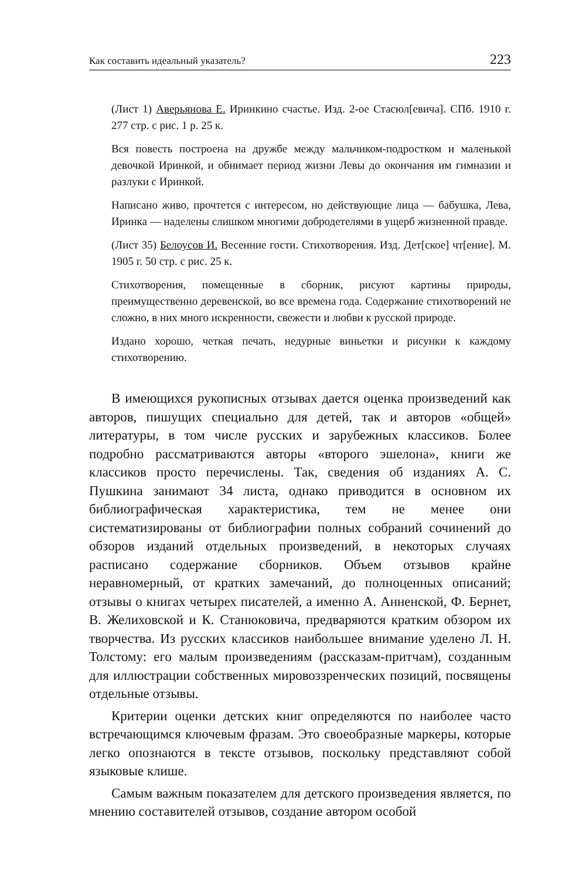Как составить идеальный указатель? 223
(Лист 1) Аверьянова Е. Иринкино счастье. Изд. 2-ое Стасюл[евича]. СПб. 1910 г. 277 стр. с рис. 1 р. 25 к.
Вся повесть построена на дружбе между мальчиком-подростком и маленькой девочкой Иринкой, и обнимает период жизни Левы до окончания им гимназии и разлуки с Иринкой.
Написано живо, прочтется с интересом, но действующие лица — бабушка, Лева, Иринка — наделены слишком многими добродетелями в ущерб жизненной правде.
(Лист 35) Белоусов И. Весенние гости. Стихотворения. Изд. Дет[ское] чт[ение]. М. 1905 г. 50 стр. с рис. 25 к.
Стихотворения, помещенные в сборник, рисуют картины природы, преимущественно деревенской, во все времена года. Содержание стихотворений не сложно, в них много искренности, свежести и любви к русской природе.
Издано хорошо, четкая печать, недурные виньетки и рисунки к каждому стихотворению.
В имеющихся рукописных отзывах дается оценка произведений как авторов, пишущих специально для детей, так и авторов «общей» литературы, в том числе русских и зарубежных классиков. Более подробно рассматриваются авторы «второго эшелона», книги же классиков просто перечислены. Так, сведения об изданиях А. С. Пушкина занимают 34 листа, однако приводится в основном их библиографическая характеристика, тем не менее они систематизированы от библиографии полных собраний сочинений до обзоров изданий отдельных произведений, в некоторых случаях расписано содержание сборников. Объем отзывов крайне неравномерный, от кратких замечаний, до полноценных описаний; отзывы о книгах четырех писателей, а именно А. Анненской, Ф. Бернет, В. Желиховской и К. Станюковича, предваряются кратким обзором их творчества. Из русских классиков наибольшее внимание уделено Л. Н. Толстому: его малым произведениям (рассказам-притчам), созданным для иллюстрации собственных мировоззренческих позиций, посвящены отдельные отзывы.
Критерии оценки детских книг определяются по наиболее часто встречающимся ключевым фразам. Это своеобразные маркеры, которые легко опознаются в тексте отзывов, поскольку представляют собой языковые клише.
Самым важным показателем для детского произведения является, по мнению составителей отзывов, создание автором особой